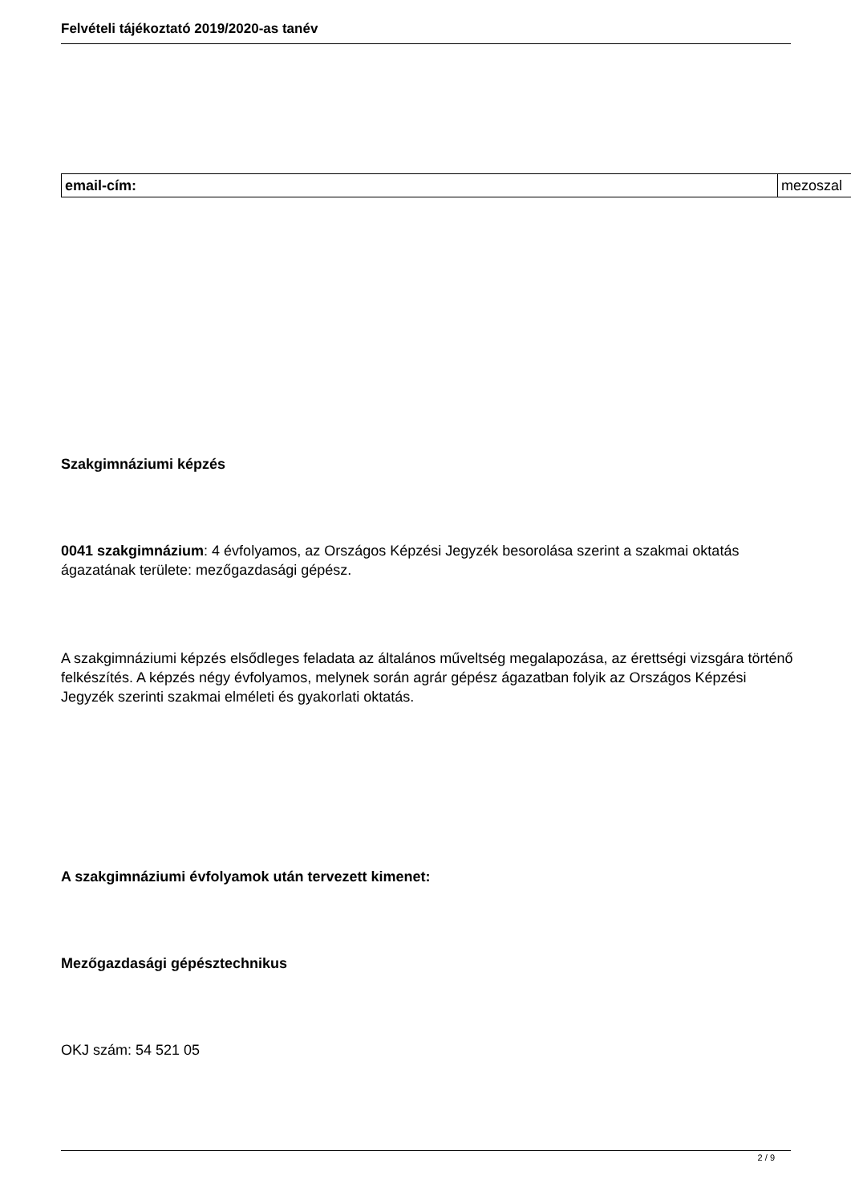Felvételi tájékoztató 2019/2020-as tanév
| email-cím: | mezoszal |
Szakgimnáziumi képzés
0041 szakgimnázium: 4 évfolyamos, az Országos Képzési Jegyzék besorolása szerint a szakmai oktatás ágazatának területe: mezőgazdasági gépész.
A szakgimnáziumi képzés elsődleges feladata az általános műveltség megalapozása, az érettségi vizsgára történő felkészítés. A képzés négy évfolyamos, melynek során agrár gépész ágazatban folyik az Országos Képzési Jegyzék szerinti szakmai elméleti és gyakorlati oktatás.
A szakgimnáziumi évfolyamok után tervezett kimenet:
Mezőgazdasági gépésztechnikus
OKJ szám: 54 521 05
2 / 9